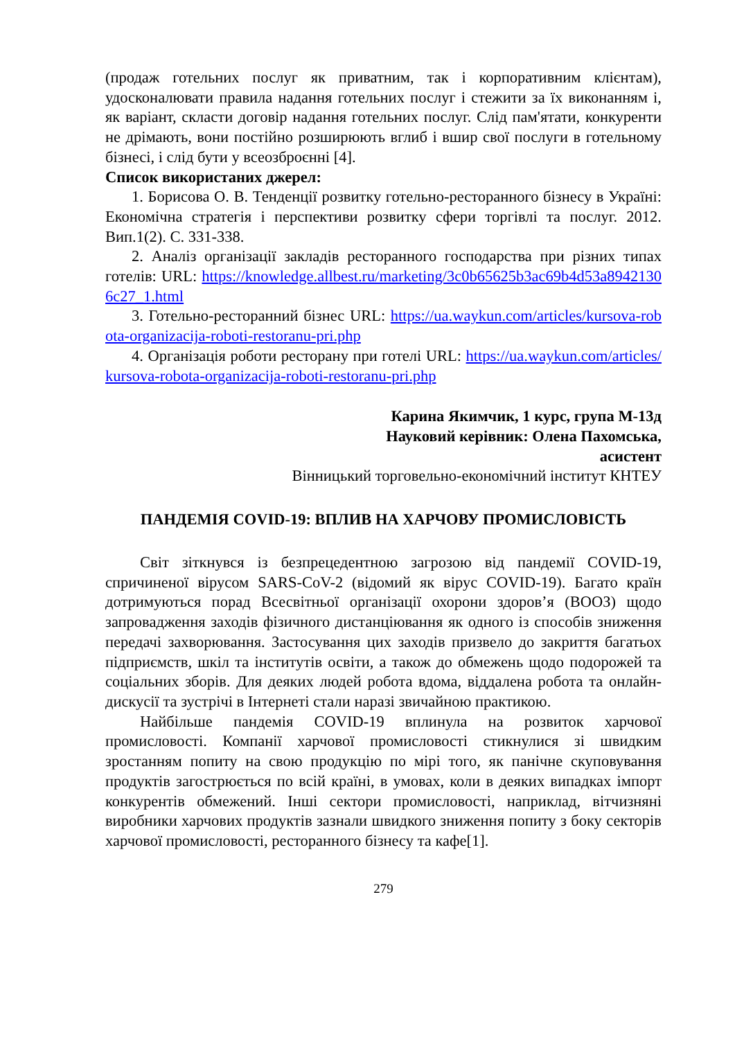(продаж готельних послуг як приватним, так і корпоративним клієнтам), удосконалювати правила надання готельних послуг і стежити за їх виконанням і, як варіант, скласти договір надання готельних послуг. Слід пам'ятати, конкуренти не дрімають, вони постійно розширюють вглиб і вшир свої послуги в готельному бізнесі, і слід бути у всеозброєнні [4].
Список використаних джерел:
1. Борисова О. В. Тенденції розвитку готельно-ресторанного бізнесу в Україні: Економічна стратегія і перспективи розвитку сфери торгівлі та послуг. 2012. Вип.1(2). С. 331-338.
2. Аналіз організації закладів ресторанного господарства при різних типах готелів: URL: https://knowledge.allbest.ru/marketing/3c0b65625b3ac69b4d53a89421306c27_1.html
3. Готельно-ресторанний бізнес URL: https://ua.waykun.com/articles/kursova-robota-organizacija-roboti-restoranu-pri.php
4. Організація роботи ресторану при готелі URL: https://ua.waykun.com/articles/kursova-robota-organizacija-roboti-restoranu-pri.php
Карина Якимчик, 1 курс, група М-13д
Науковий керівник: Олена Пахомська,
асистент
Вінницький торговельно-економічний інститут КНТЕУ
ПАНДЕМІЯ COVID-19: ВПЛИВ НА ХАРЧОВУ ПРОМИСЛОВІСТЬ
Світ зіткнувся із безпрецедентною загрозою від пандемії COVID-19, спричиненої вірусом SARS-CoV-2 (відомий як вірус COVID-19). Багато країн дотримуються порад Всесвітньої організації охорони здоров’я (ВООЗ) щодо запровадження заходів фізичного дистанціювання як одного із способів зниження передачі захворювання. Застосування цих заходів призвело до закриття багатьох підприємств, шкіл та інститутів освіти, а також до обмежень щодо подорожей та соціальних зборів. Для деяких людей робота вдома, віддалена робота та онлайн-дискусії та зустрічі в Інтернеті стали наразі звичайною практикою.
Найбільше пандемія COVID-19 вплинула на розвиток харчової промисловості. Компанії харчової промисловості стикнулися зі швидким зростанням попиту на свою продукцію по мірі того, як панічне скуповування продуктів загострюється по всій країні, в умовах, коли в деяких випадках імпорт конкурентів обмежений. Інші сектори промисловості, наприклад, вітчизняні виробники харчових продуктів зазнали швидкого зниження попиту з боку секторів харчової промисловості, ресторанного бізнесу та кафе[1].
279